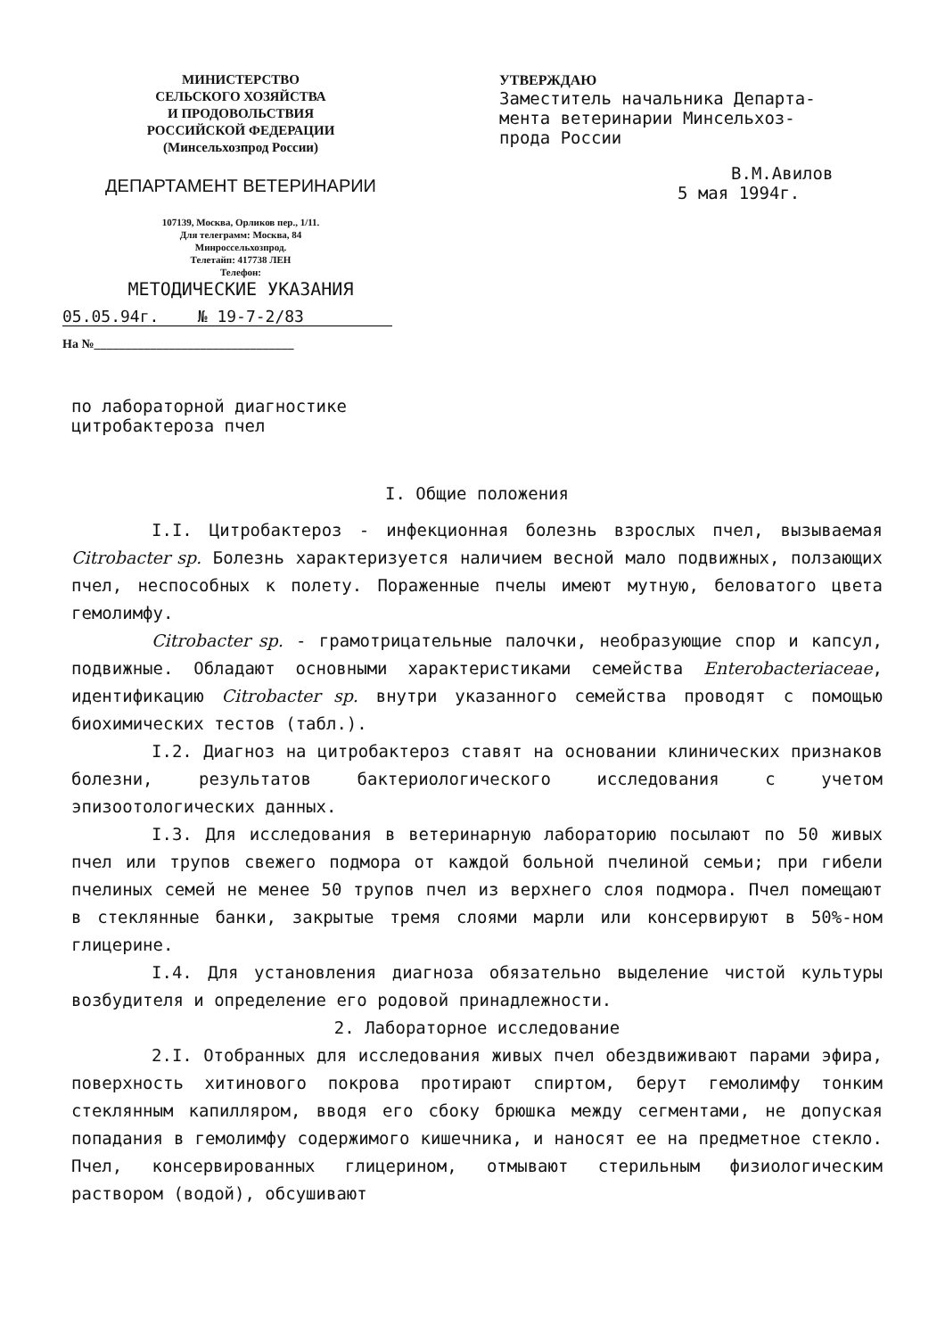МИНИСТЕРСТВО
СЕЛЬСКОГО ХОЗЯЙСТВА
И ПРОДОВОЛЬСТВИЯ
РОССИЙСКОЙ ФЕДЕРАЦИИ
(Минсельхозпрод России)
ДЕПАРТАМЕНТ ВЕТЕРИНАРИИ
107139, Москва, Орликов пер., 1/11.
Для телеграмм: Москва, 84
Минроссельхозпрод.
Телетайп: 417738 ЛЕН
Телефон:
МЕТОДИЧЕСКИЕ УКАЗАНИЯ
05.05.94г. № 19-7-2/83
На №________________________________
УТВЕРЖДАЮ
Заместитель начальника Департа-
мента ветеринарии Минсельхоз-
прода России
В.М.Авилов
5 мая 1994г.
по лабораторной диагностике
цитробактероза пчел
I. Общие положения
I.I. Цитробактероз - инфекционная болезнь взрослых пчел, вызываемая Citrobacter sp. Болезнь характеризуется наличием весной мало подвижных, ползающих пчел, неспособных к полету. Пораженные пчелы имеют мутную, беловатого цвета гемолимфу.
Citrobacter sp. - грамотрицательные палочки, необразующие спор и капсул, подвижные. Обладают основными характеристиками семейства Enterobacteriaceae, идентификацию Citrobacter sp. внутри указанного семейства проводят с помощью биохимических тестов (табл.).
I.2. Диагноз на цитробактероз ставят на основании клинических признаков болезни, результатов бактериологического исследования с учетом эпизоотологических данных.
I.3. Для исследования в ветеринарную лабораторию посылают по 50 живых пчел или трупов свежего подмора от каждой больной пчелиной семьи; при гибели пчелиных семей не менее 50 трупов пчел из верхнего слоя подмора. Пчел помещают в стеклянные банки, закрытые тремя слоями марли или консервируют в 50%-ном глицерине.
I.4. Для установления диагноза обязательно выделение чистой культуры возбудителя и определение его родовой принадлежности.
2. Лабораторное исследование
2.I. Отобранных для исследования живых пчел обездвиживают парами эфира, поверхность хитинового покрова протирают спиртом, берут гемолимфу тонким стеклянным капилляром, вводя его сбоку брюшка между сегментами, не допуская попадания в гемолимфу содержимого кишечника, и наносят ее на предметное стекло. Пчел, консервированных глицерином, отмывают стерильным физиологическим раствором (водой), обсушивают